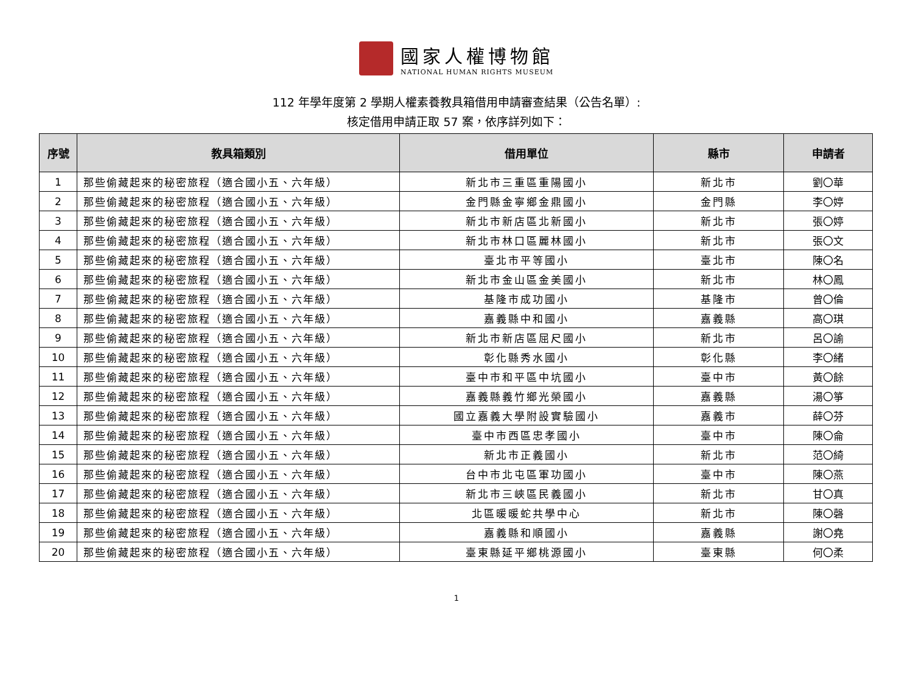國家人權博物館
NATIONAL HUMAN RIGHTS MUSEUM
112 年學年度第 2 學期人權素養教具箱借用申請審查結果（公告名單）:
核定借用申請正取 57 案，依序詳列如下：
| 序號 | 教具箱類別 | 借用單位 | 縣市 | 申請者 |
| --- | --- | --- | --- | --- |
| 1 | 那些偷藏起來的秘密旅程（適合國小五、六年級） | 新北市三重區重陽國小 | 新北市 | 劉〇華 |
| 2 | 那些偷藏起來的秘密旅程（適合國小五、六年級） | 金門縣金寧鄉金鼎國小 | 金門縣 | 李〇婷 |
| 3 | 那些偷藏起來的秘密旅程（適合國小五、六年級） | 新北市新店區北新國小 | 新北市 | 張〇婷 |
| 4 | 那些偷藏起來的秘密旅程（適合國小五、六年級） | 新北市林口區麗林國小 | 新北市 | 張〇文 |
| 5 | 那些偷藏起來的秘密旅程（適合國小五、六年級） | 臺北市平等國小 | 臺北市 | 陳〇名 |
| 6 | 那些偷藏起來的秘密旅程（適合國小五、六年級） | 新北市金山區金美國小 | 新北市 | 林〇鳳 |
| 7 | 那些偷藏起來的秘密旅程（適合國小五、六年級） | 基隆市成功國小 | 基隆市 | 曾〇倫 |
| 8 | 那些偷藏起來的秘密旅程（適合國小五、六年級） | 嘉義縣中和國小 | 嘉義縣 | 高〇琪 |
| 9 | 那些偷藏起來的秘密旅程（適合國小五、六年級） | 新北市新店區屈尺國小 | 新北市 | 呂〇諭 |
| 10 | 那些偷藏起來的秘密旅程（適合國小五、六年級） | 彰化縣秀水國小 | 彰化縣 | 李〇緒 |
| 11 | 那些偷藏起來的秘密旅程（適合國小五、六年級） | 臺中市和平區中坑國小 | 臺中市 | 黃〇餘 |
| 12 | 那些偷藏起來的秘密旅程（適合國小五、六年級） | 嘉義縣義竹鄉光榮國小 | 嘉義縣 | 湯〇箏 |
| 13 | 那些偷藏起來的秘密旅程（適合國小五、六年級） | 國立嘉義大學附設實驗國小 | 嘉義市 | 薛〇芬 |
| 14 | 那些偷藏起來的秘密旅程（適合國小五、六年級） | 臺中市西區忠孝國小 | 臺中市 | 陳〇侖 |
| 15 | 那些偷藏起來的秘密旅程（適合國小五、六年級） | 新北市正義國小 | 新北市 | 范〇綺 |
| 16 | 那些偷藏起來的秘密旅程（適合國小五、六年級） | 台中市北屯區軍功國小 | 臺中市 | 陳〇燕 |
| 17 | 那些偷藏起來的秘密旅程（適合國小五、六年級） | 新北市三峽區民義國小 | 新北市 | 甘〇真 |
| 18 | 那些偷藏起來的秘密旅程（適合國小五、六年級） | 北區暖暖蛇共學中心 | 新北市 | 陳〇磬 |
| 19 | 那些偷藏起來的秘密旅程（適合國小五、六年級） | 嘉義縣和順國小 | 嘉義縣 | 謝〇堯 |
| 20 | 那些偷藏起來的秘密旅程（適合國小五、六年級） | 臺東縣延平鄉桃源國小 | 臺東縣 | 何〇柔 |
1